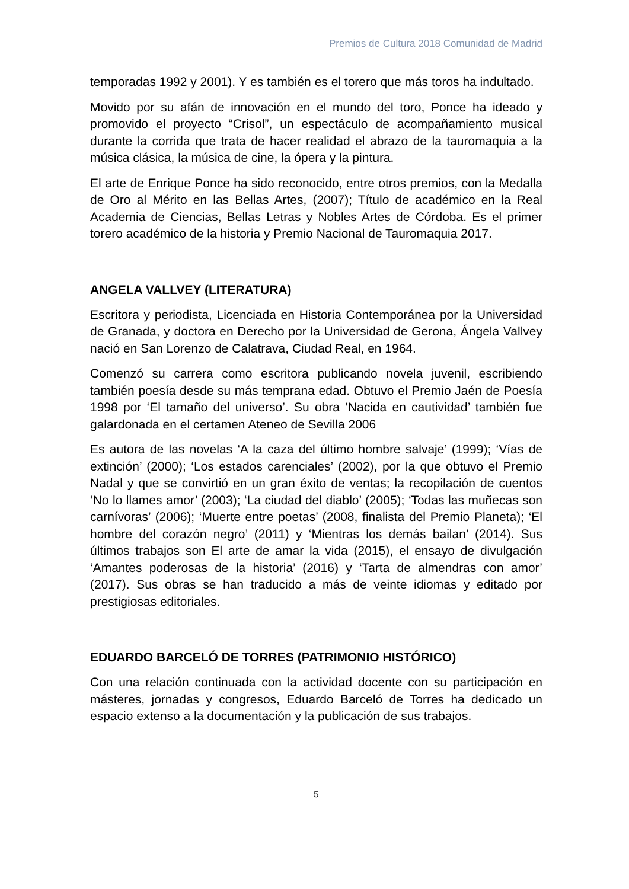Premios de Cultura 2018 Comunidad de Madrid
temporadas 1992 y 2001). Y es también es el torero que más toros ha indultado.
Movido por su afán de innovación en el mundo del toro, Ponce ha ideado y promovido el proyecto “Crisol”, un espectáculo de acompañamiento musical durante la corrida que trata de hacer realidad el abrazo de la tauromaquia a la música clásica, la música de cine, la ópera y la pintura.
El arte de Enrique Ponce ha sido reconocido, entre otros premios, con la Medalla de Oro al Mérito en las Bellas Artes, (2007); Título de académico en la Real Academia de Ciencias, Bellas Letras y Nobles Artes de Córdoba. Es el primer torero académico de la historia y Premio Nacional de Tauromaquia 2017.
ANGELA VALLVEY (LITERATURA)
Escritora y periodista, Licenciada en Historia Contemporánea por la Universidad de Granada, y doctora en Derecho por la Universidad de Gerona, Ángela Vallvey nació en San Lorenzo de Calatrava, Ciudad Real, en 1964.
Comenzó su carrera como escritora publicando novela juvenil, escribiendo también poesía desde su más temprana edad. Obtuvo el Premio Jaén de Poesía 1998 por ‘El tamaño del universo’. Su obra ‘Nacida en cautividad’ también fue galardonada en el certamen Ateneo de Sevilla 2006
Es autora de las novelas ‘A la caza del último hombre salvaje’ (1999); ‘Vías de extinción’ (2000); ‘Los estados carenciales’ (2002), por la que obtuvo el Premio Nadal y que se convirtió en un gran éxito de ventas; la recopilación de cuentos ‘No lo llames amor’ (2003); ‘La ciudad del diablo’ (2005); ‘Todas las muñecas son carnívoras’ (2006); ‘Muerte entre poetas’ (2008, finalista del Premio Planeta); ‘El hombre del corazón negro’ (2011) y ‘Mientras los demás bailan’ (2014). Sus últimos trabajos son El arte de amar la vida (2015), el ensayo de divulgación ‘Amantes poderosas de la historia’ (2016) y ‘Tarta de almendras con amor’ (2017). Sus obras se han traducido a más de veinte idiomas y editado por prestigiosas editoriales.
EDUARDO BARCELÓ DE TORRES (PATRIMONIO HISTÓRICO)
Con una relación continuada con la actividad docente con su participación en másteres, jornadas y congresos, Eduardo Barceló de Torres ha dedicado un espacio extenso a la documentación y la publicación de sus trabajos.
5